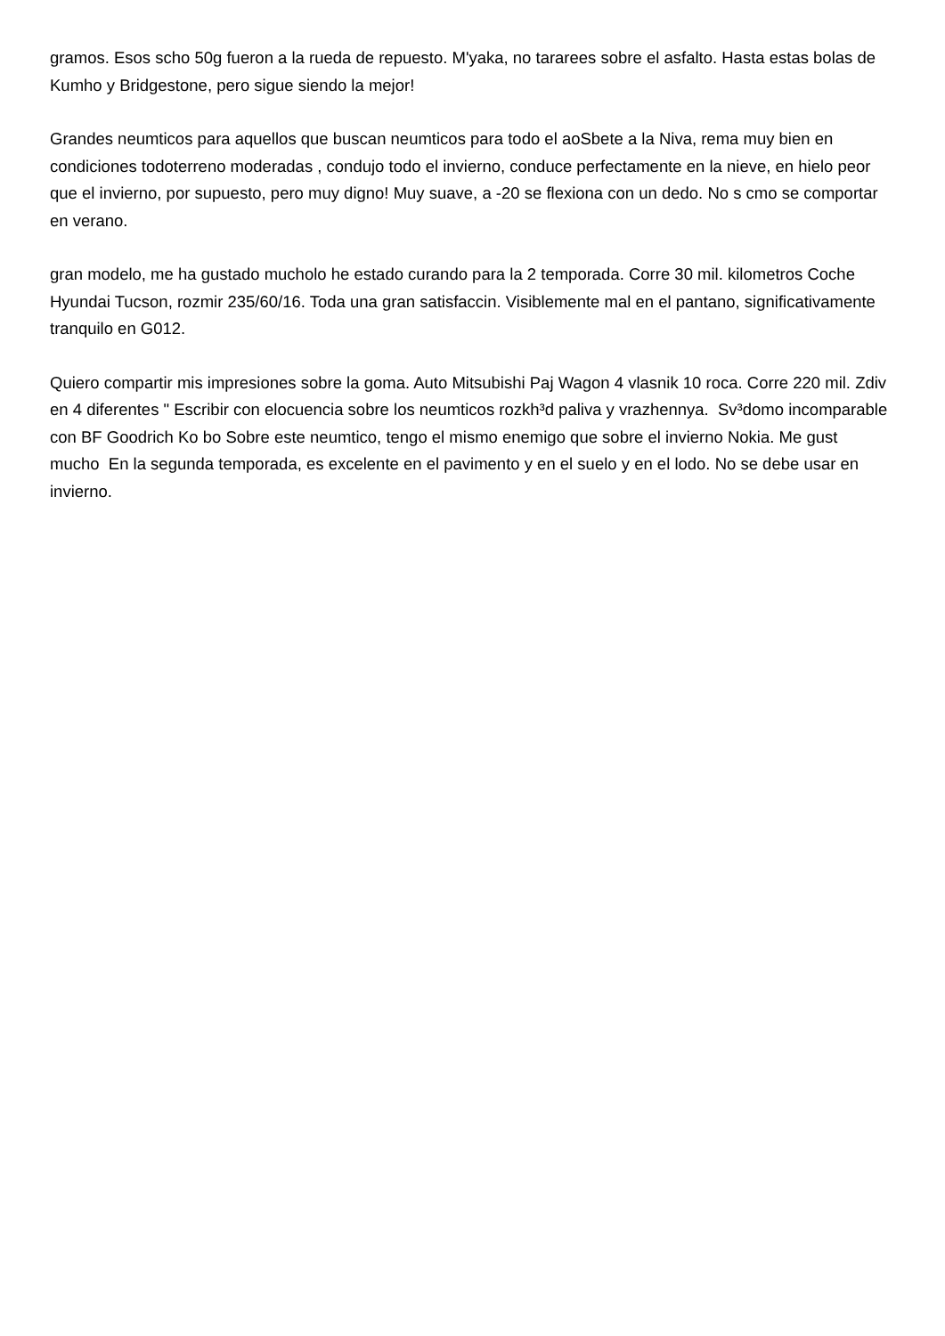gramos. Esos scho 50g fueron a la rueda de repuesto. M'yaka, no tararees sobre el asfalto. Hasta estas bolas de Kumho y Bridgestone, pero sigue siendo la mejor!
Grandes neumticos para aquellos que buscan neumticos para todo el aoSbete a la Niva, rema muy bien en condiciones todoterreno moderadas , condujo todo el invierno, conduce perfectamente en la nieve, en hielo peor que el invierno, por supuesto, pero muy digno! Muy suave, a -20 se flexiona con un dedo. No s cmo se comportar en verano.
gran modelo, me ha gustado mucholo he estado curando para la 2 temporada. Corre 30 mil. kilometros Coche Hyundai Tucson, rozmir 235/60/16. Toda una gran satisfaccin. Visiblemente mal en el pantano, significativamente tranquilo en G012.
Quiero compartir mis impresiones sobre la goma. Auto Mitsubishi Paj Wagon 4 vlasnik 10 roca. Corre 220 mil. Zdiv en 4 diferentes " Escribir con elocuencia sobre los neumticos rozkh³d paliva y vrazhennya. Sv³domo incomparable con BF Goodrich Ko bo Sobre este neumtico, tengo el mismo enemigo que sobre el invierno Nokia. Me gust mucho En la segunda temporada, es excelente en el pavimento y en el suelo y en el lodo. No se debe usar en invierno.